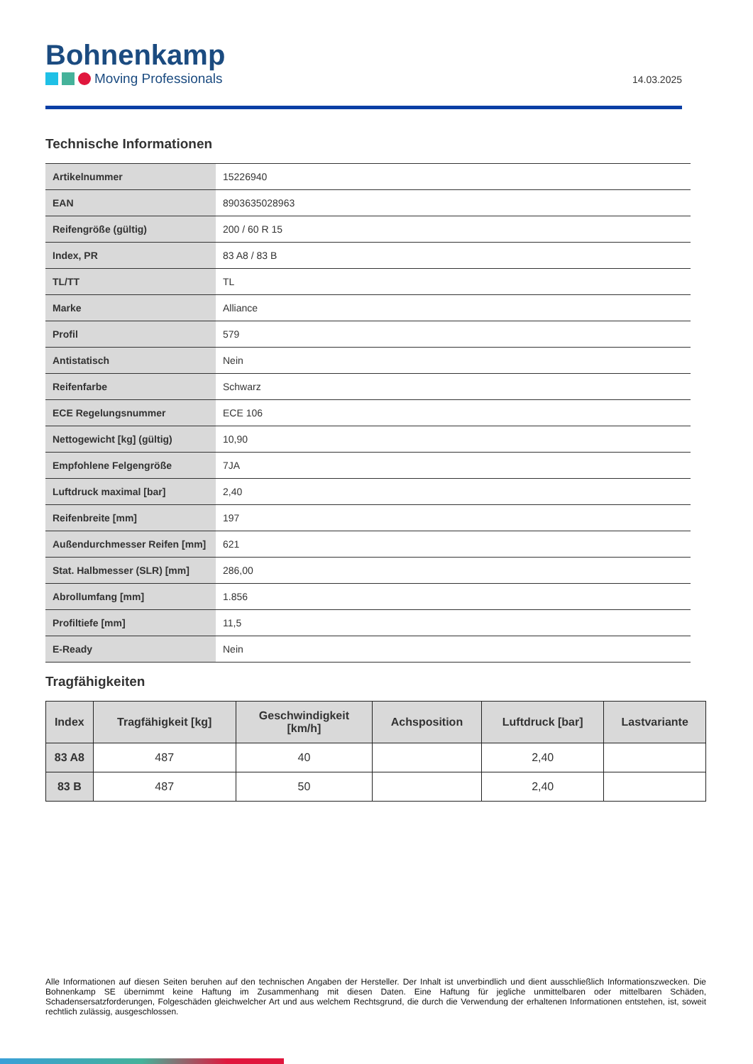Bohnenkamp
Moving Professionals
14.03.2025
Technische Informationen
| Artikelnummer | 15226940 |
| EAN | 8903635028963 |
| Reifengröße (gültig) | 200 / 60 R 15 |
| Index, PR | 83 A8 / 83 B |
| TL/TT | TL |
| Marke | Alliance |
| Profil | 579 |
| Antistatisch | Nein |
| Reifenfarbe | Schwarz |
| ECE Regelungsnummer | ECE 106 |
| Nettogewicht [kg] (gültig) | 10,90 |
| Empfohlene Felgengröße | 7JA |
| Luftdruck maximal [bar] | 2,40 |
| Reifenbreite [mm] | 197 |
| Außendurchmesser Reifen [mm] | 621 |
| Stat. Halbmesser (SLR) [mm] | 286,00 |
| Abrollumfang [mm] | 1.856 |
| Profiltiefe [mm] | 11,5 |
| E-Ready | Nein |
Tragfähigkeiten
| Index | Tragfähigkeit [kg] | Geschwindigkeit [km/h] | Achsposition | Luftdruck [bar] | Lastvariante |
| --- | --- | --- | --- | --- | --- |
| 83 A8 | 487 | 40 | | 2,40 | |
| 83 B | 487 | 50 | | 2,40 | |
Alle Informationen auf diesen Seiten beruhen auf den technischen Angaben der Hersteller. Der Inhalt ist unverbindlich und dient ausschließlich Informationszwecken. Die Bohnenkamp SE übernimmt keine Haftung im Zusammenhang mit diesen Daten. Eine Haftung für jegliche unmittelbaren oder mittelbaren Schäden, Schadensersatzforderungen, Folgeschäden gleichwelcher Art und aus welchem Rechtsgrund, die durch die Verwendung der erhaltenen Informationen entstehen, ist, soweit rechtlich zulässig, ausgeschlossen.